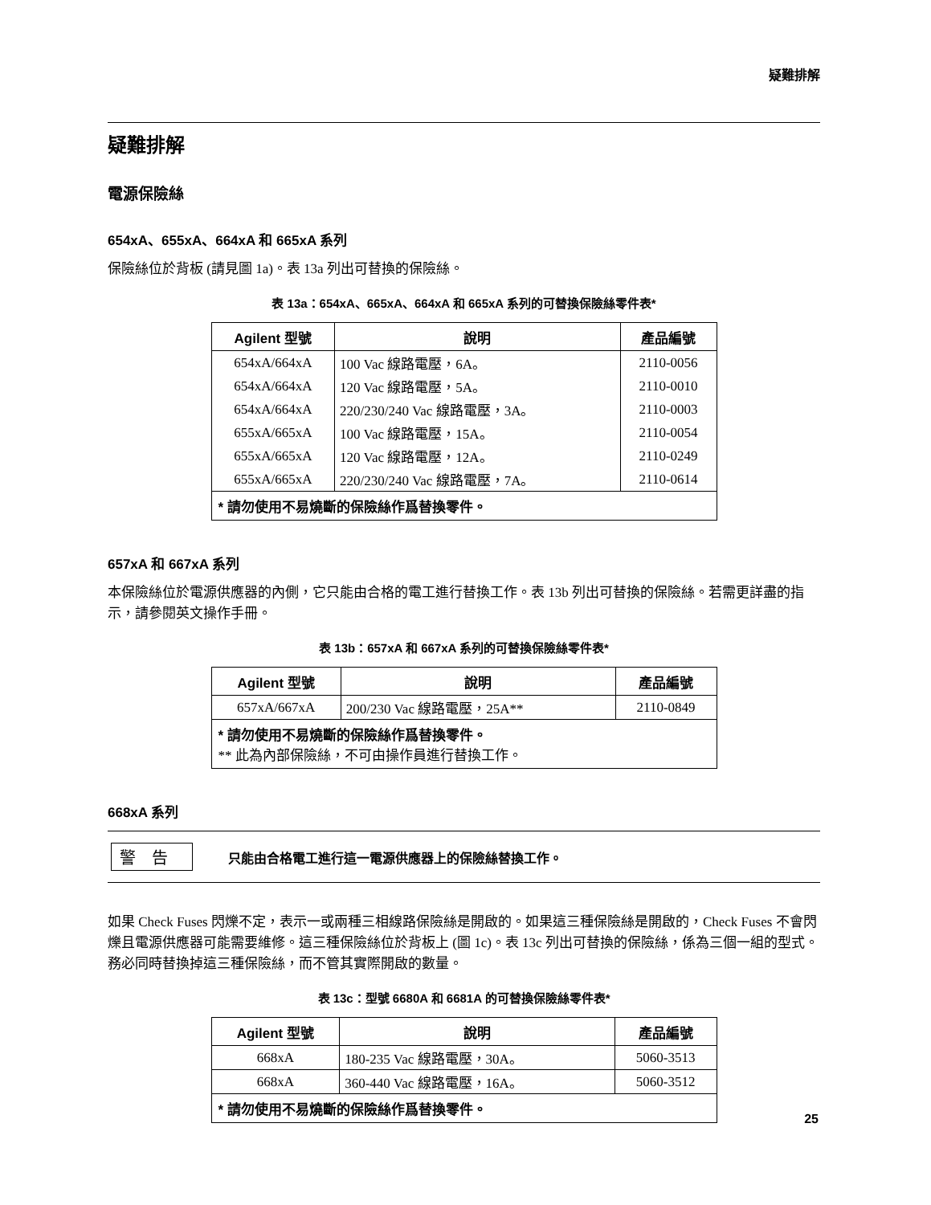疑難排解
疑難排解
電源保險絲
654xA、655xA、664xA 和 665xA 系列
保險絲位於背板 (請見圖 1a)。表 13a 列出可替換的保險絲。
表 13a：654xA、665xA、664xA 和 665xA 系列的可替換保險絲零件表*
| Agilent 型號 | 說明 | 產品編號 |
| --- | --- | --- |
| 654xA/664xA | 100 Vac 線路電壓，6A。 | 2110-0056 |
| 654xA/664xA | 120 Vac 線路電壓，5A。 | 2110-0010 |
| 654xA/664xA | 220/230/240 Vac 線路電壓，3A。 | 2110-0003 |
| 655xA/665xA | 100 Vac 線路電壓，15A。 | 2110-0054 |
| 655xA/665xA | 120 Vac 線路電壓，12A。 | 2110-0249 |
| 655xA/665xA | 220/230/240 Vac 線路電壓，7A。 | 2110-0614 |
| * 請勿使用不易燒斷的保險絲作爲替換零件。 | | |
657xA 和 667xA 系列
本保險絲位於電源供應器的內側，它只能由合格的電工進行替換工作。表 13b 列出可替換的保險絲。若需更詳盡的指示，請參閱英文操作手冊。
表 13b：657xA 和 667xA 系列的可替換保險絲零件表*
| Agilent 型號 | 說明 | 產品編號 |
| --- | --- | --- |
| 657xA/667xA | 200/230 Vac 線路電壓，25A** | 2110-0849 |
| * 請勿使用不易燒斷的保險絲作爲替換零件。 ** 此為內部保險絲，不可由操作員進行替換工作。 | | |
668xA 系列
警告 只能由合格電工進行這一電源供應器上的保險絲替換工作。
如果 Check Fuses 閃爍不定，表示一或兩種三相線路保險絲是開啟的。如果這三種保險絲是開啟的，Check Fuses 不會閃爍且電源供應器可能需要維修。這三種保險絲位於背板上 (圖 1c)。表 13c 列出可替換的保險絲，係為三個一組的型式。務必同時替換掉這三種保險絲，而不管其實際開啟的數量。
表 13c：型號 6680A 和 6681A 的可替換保險絲零件表*
| Agilent 型號 | 說明 | 產品編號 |
| --- | --- | --- |
| 668xA | 180-235 Vac 線路電壓，30A。 | 5060-3513 |
| 668xA | 360-440 Vac 線路電壓，16A。 | 5060-3512 |
| * 請勿使用不易燒斷的保險絲作爲替換零件。 | | |
25